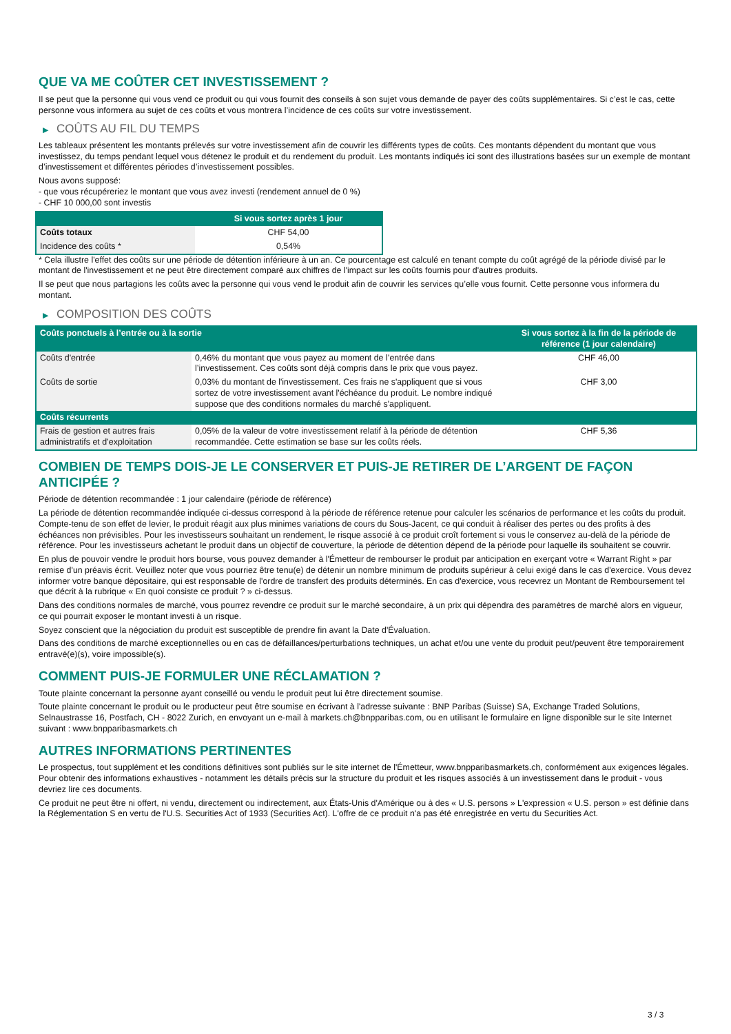QUE VA ME COÛTER CET INVESTISSEMENT ?
Il se peut que la personne qui vous vend ce produit ou qui vous fournit des conseils à son sujet vous demande de payer des coûts supplémentaires. Si c’est le cas, cette personne vous informera au sujet de ces coûts et vous montrera l’incidence de ces coûts sur votre investissement.
▶ COÛTS AU FIL DU TEMPS
Les tableaux présentent les montants prélevés sur votre investissement afin de couvrir les différents types de coûts. Ces montants dépendent du montant que vous investissez, du temps pendant lequel vous détenez le produit et du rendement du produit. Les montants indiqués ici sont des illustrations basées sur un exemple de montant d’investissement et différentes périodes d’investissement possibles.
Nous avons supposé:
- que vous récupéreriez le montant que vous avez investi (rendement annuel de 0 %)
- CHF 10 000,00 sont investis
| | Si vous sortez après 1 jour |
| --- | --- |
| Coûts totaux | CHF 54,00 |
| Incidence des coûts * | 0,54% |
* Cela illustre l'effet des coûts sur une période de détention inférieure à un an. Ce pourcentage est calculé en tenant compte du coût agrégé de la période divisé par le montant de l'investissement et ne peut être directement comparé aux chiffres de l'impact sur les coûts fournis pour d'autres produits.
Il se peut que nous partagions les coûts avec la personne qui vous vend le produit afin de couvrir les services qu’elle vous fournit. Cette personne vous informera du montant.
▶ COMPOSITION DES COÛTS
| Coûts ponctuels à l’entrée ou à la sortie | | Si vous sortez à la fin de la période de référence (1 jour calendaire) |
| --- | --- | --- |
| Coûts d'entrée | 0,46% du montant que vous payez au moment de l’entrée dans l’investissement. Ces coûts sont déjà compris dans le prix que vous payez. | CHF 46,00 |
| Coûts de sortie | 0,03% du montant de l'investissement. Ces frais ne s'appliquent que si vous sortez de votre investissement avant l'échéance du produit. Le nombre indiqué suppose que des conditions normales du marché s'appliquent. | CHF 3,00 |
| Coûts récurrents | | |
| Frais de gestion et autres frais administratifs et d’exploitation | 0,05% de la valeur de votre investissement relatif à la période de détention recommandée. Cette estimation se base sur les coûts réels. | CHF 5,36 |
COMBIEN DE TEMPS DOIS-JE LE CONSERVER ET PUIS-JE RETIRER DE L’ARGENT DE FAÇON ANTICIPÉE ?
Période de détention recommandée : 1 jour calendaire (période de référence)
La période de détention recommandée indiquée ci-dessus correspond à la période de référence retenue pour calculer les scénarios de performance et les coûts du produit. Compte-tenu de son effet de levier, le produit réagit aux plus minimes variations de cours du Sous-Jacent, ce qui conduit à réaliser des pertes ou des profits à des échéances non prévisibles. Pour les investisseurs souhaitant un rendement, le risque associé à ce produit croît fortement si vous le conservez au-delà de la période de référence. Pour les investisseurs achetant le produit dans un objectif de couverture, la période de détention dépend de la période pour laquelle ils souhaitent se couvrir.
En plus de pouvoir vendre le produit hors bourse, vous pouvez demander à l'Émetteur de rembourser le produit par anticipation en exerçant votre « Warrant Right » par remise d'un préavis écrit. Veuillez noter que vous pourriez être tenu(e) de détenir un nombre minimum de produits supérieur à celui exigé dans le cas d'exercice. Vous devez informer votre banque dépositaire, qui est responsable de l'ordre de transfert des produits déterminés. En cas d'exercice, vous recevrez un Montant de Remboursement tel que décrit à la rubrique « En quoi consiste ce produit ? » ci-dessus.
Dans des conditions normales de marché, vous pourrez revendre ce produit sur le marché secondaire, à un prix qui dépendra des paramètres de marché alors en vigueur, ce qui pourrait exposer le montant investi à un risque.
Soyez conscient que la négociation du produit est susceptible de prendre fin avant la Date d'Évaluation.
Dans des conditions de marché exceptionnelles ou en cas de défaillances/perturbations techniques, un achat et/ou une vente du produit peut/peuvent être temporairement entravé(e)(s), voire impossible(s).
COMMENT PUIS-JE FORMULER UNE RÉCLAMATION ?
Toute plainte concernant la personne ayant conseillé ou vendu le produit peut lui être directement soumise.
Toute plainte concernant le produit ou le producteur peut être soumise en écrivant à l'adresse suivante : BNP Paribas (Suisse) SA, Exchange Traded Solutions, Selnaustrasse 16, Postfach, CH - 8022 Zurich, en envoyant un e-mail à markets.ch@bnpparibas.com, ou en utilisant le formulaire en ligne disponible sur le site Internet suivant : www.bnpparibasmarkets.ch
AUTRES INFORMATIONS PERTINENTES
Le prospectus, tout supplément et les conditions définitives sont publiés sur le site internet de l'Émetteur, www.bnpparibasmarkets.ch, conformément aux exigences légales. Pour obtenir des informations exhaustives - notamment les détails précis sur la structure du produit et les risques associés à un investissement dans le produit - vous devriez lire ces documents.
Ce produit ne peut être ni offert, ni vendu, directement ou indirectement, aux États-Unis d'Amérique ou à des « U.S. persons » L'expression « U.S. person » est définie dans la Réglementation S en vertu de l'U.S. Securities Act of 1933 (Securities Act). L'offre de ce produit n'a pas été enregistrée en vertu du Securities Act.
3 / 3